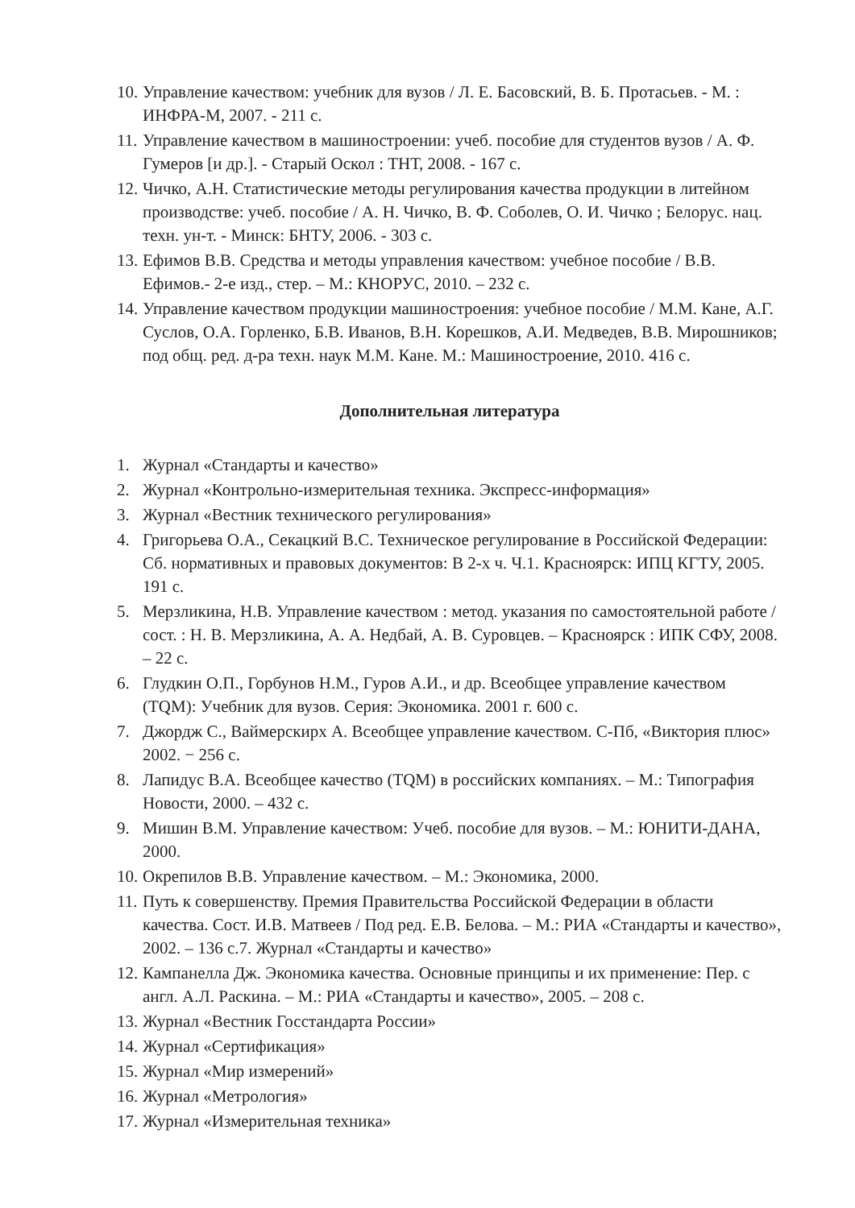10. Управление качеством: учебник для вузов / Л. Е. Басовский, В. Б. Протасьев. - М. : ИНФРА-М, 2007. - 211 с.
11. Управление качеством в машиностроении: учеб. пособие для студентов вузов / А. Ф. Гумеров [и др.]. - Старый Оскол : ТНТ, 2008. - 167 с.
12. Чичко, А.Н. Статистические методы регулирования качества продукции в литейном производстве: учеб. пособие / А. Н. Чичко, В. Ф. Соболев, О. И. Чичко ; Белорус. нац. техн. ун-т. - Минск: БНТУ, 2006. - 303 с.
13. Ефимов В.В. Средства и методы управления качеством: учебное пособие / В.В. Ефимов.- 2-е изд., стер. – М.: КНОРУС, 2010. – 232 с.
14. Управление качеством продукции машиностроения: учебное пособие / М.М. Кане, А.Г. Суслов, О.А. Горленко, Б.В. Иванов, В.Н. Корешков, А.И. Медведев, В.В. Мирошников; под общ. ред. д-ра техн. наук М.М. Кане. М.: Машиностроение, 2010. 416 с.
Дополнительная литература
1. Журнал «Стандарты и качество»
2. Журнал «Контрольно-измерительная техника. Экспресс-информация»
3. Журнал «Вестник технического регулирования»
4. Григорьева О.А., Секацкий В.С. Техническое регулирование в Российской Федерации: Сб. нормативных и правовых документов: В 2-х ч. Ч.1. Красноярск: ИПЦ КГТУ, 2005. 191 с.
5. Мерзликина, Н.В. Управление качеством : метод. указания по самостоятельной работе / сост. : Н. В. Мерзликина, А. А. Недбай, А. В. Суровцев. – Красноярск : ИПК СФУ, 2008. – 22 с.
6. Глудкин О.П., Горбунов Н.М., Гуров А.И., и др. Всеобщее управление качеством (TQM): Учебник для вузов. Серия: Экономика. 2001 г. 600 с.
7. Джордж С., Ваймерскирх А. Всеобщее управление качеством. С-Пб, «Виктория плюс» 2002. − 256 с.
8. Лапидус В.А. Всеобщее качество (TQM) в российских компаниях. – М.: Типография Новости, 2000. – 432 с.
9. Мишин В.М. Управление качеством: Учеб. пособие для вузов. – М.: ЮНИТИ-ДАНА, 2000.
10. Окрепилов В.В. Управление качеством. – М.: Экономика, 2000.
11. Путь к совершенству. Премия Правительства Российской Федерации в области качества. Сост. И.В. Матвеев / Под ред. Е.В. Белова. – М.: РИА «Стандарты и качество», 2002. – 136 с.7. Журнал «Стандарты и качество»
12. Кампанелла Дж. Экономика качества. Основные принципы и их применение: Пер. с англ. А.Л. Раскина. – М.: РИА «Стандарты и качество», 2005. – 208 с.
13. Журнал «Вестник Госстандарта России»
14. Журнал «Сертификация»
15. Журнал «Мир измерений»
16. Журнал «Метрология»
17. Журнал «Измерительная техника»